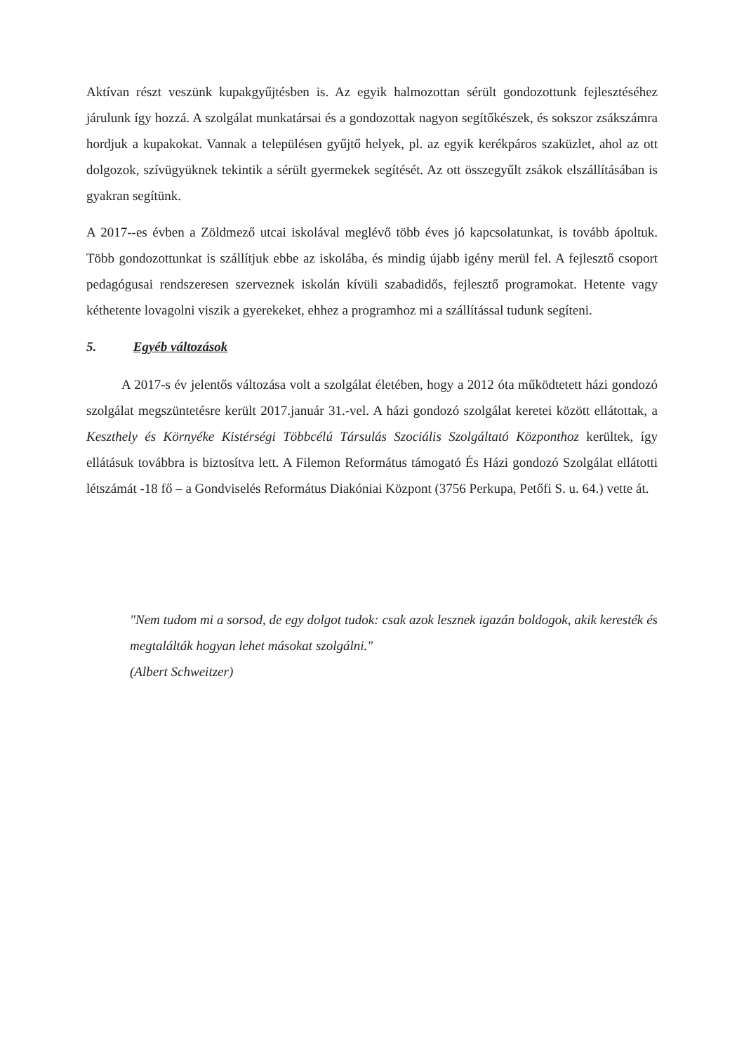Aktívan részt veszünk kupakgyűjtésben is. Az egyik halmozottan sérült gondozottunk fejlesztéséhez járulunk így hozzá. A szolgálat munkatársai és a gondozottak nagyon segítőkészek, és sokszor zsákszámra hordjuk a kupakokat. Vannak a településen gyűjtő helyek, pl. az egyik kerékpáros szaküzlet, ahol az ott dolgozok, szívügyüknek tekintik a sérült gyermekek segítését. Az ott összegyűlt zsákok elszállításában is gyakran segítünk.
A 2017--es évben a Zöldmező utcai iskolával meglévő több éves jó kapcsolatunkat, is tovább ápoltuk. Több gondozottunkat is szállítjuk ebbe az iskolába, és mindig újabb igény merül fel. A fejlesztő csoport pedagógusai rendszeresen szerveznek iskolán kívüli szabadidős, fejlesztő programokat. Hetente vagy kéthetente lovagolni viszik a gyerekeket, ehhez a programhoz mi a szállítással tudunk segíteni.
5. Egyéb változások
A 2017-s év jelentős változása volt a szolgálat életében, hogy a 2012 óta működtetett házi gondozó szolgálat megszüntetésre került 2017.január 31.-vel. A házi gondozó szolgálat keretei között ellátottak, a Keszthely és Környéke Kistérségi Többcélú Társulás Szociális Szolgáltató Központhoz kerültek, így ellátásuk továbbra is biztosítva lett. A Filemon Református támogató És Házi gondozó Szolgálat ellátotti létszámát -18 fő – a Gondviselés Református Diakóniai Központ (3756 Perkupa, Petőfi S. u. 64.) vette át.
"Nem tudom mi a sorsod, de egy dolgot tudok: csak azok lesznek igazán boldogok, akik keresték és megtalálták hogyan lehet másokat szolgálni."
(Albert Schweitzer)